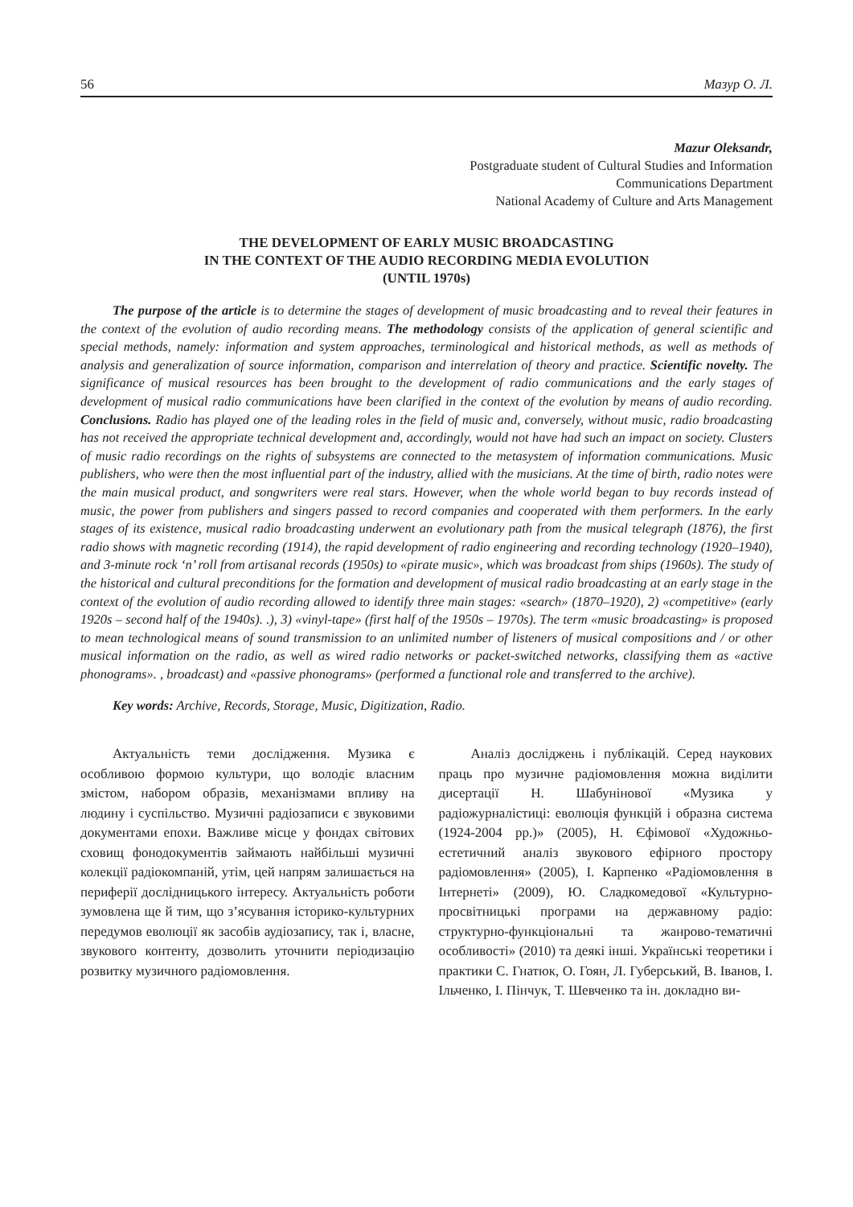56 Мазур О. Л.
Mazur Oleksandr,
Postgraduate student of Cultural Studies and Information
Communications Department
National Academy of Culture and Arts Management
THE DEVELOPMENT OF EARLY MUSIC BROADCASTING
IN THE CONTEXT OF THE AUDIO RECORDING MEDIA EVOLUTION
(UNTIL 1970s)
The purpose of the article is to determine the stages of development of music broadcasting and to reveal their features in the context of the evolution of audio recording means. The methodology consists of the application of general scientific and special methods, namely: information and system approaches, terminological and historical methods, as well as methods of analysis and generalization of source information, comparison and interrelation of theory and practice. Scientific novelty. The significance of musical resources has been brought to the development of radio communications and the early stages of development of musical radio communications have been clarified in the context of the evolution by means of audio recording. Conclusions. Radio has played one of the leading roles in the field of music and, conversely, without music, radio broadcasting has not received the appropriate technical development and, accordingly, would not have had such an impact on society. Clusters of music radio recordings on the rights of subsystems are connected to the metasystem of information communications. Music publishers, who were then the most influential part of the industry, allied with the musicians. At the time of birth, radio notes were the main musical product, and songwriters were real stars. However, when the whole world began to buy records instead of music, the power from publishers and singers passed to record companies and cooperated with them performers. In the early stages of its existence, musical radio broadcasting underwent an evolutionary path from the musical telegraph (1876), the first radio shows with magnetic recording (1914), the rapid development of radio engineering and recording technology (1920–1940), and 3-minute rock ‘n’ roll from artisanal records (1950s) to «pirate music», which was broadcast from ships (1960s). The study of the historical and cultural preconditions for the formation and development of musical radio broadcasting at an early stage in the context of the evolution of audio recording allowed to identify three main stages: «search» (1870–1920), 2) «competitive» (early 1920s – second half of the 1940s). .), 3) «vinyl-tape» (first half of the 1950s – 1970s). The term «music broadcasting» is proposed to mean technological means of sound transmission to an unlimited number of listeners of musical compositions and / or other musical information on the radio, as well as wired radio networks or packet-switched networks, classifying them as «active phonograms». , broadcast) and «passive phonograms» (performed a functional role and transferred to the archive).
Key words: Archive, Records, Storage, Music, Digitization, Radio.
Актуальність теми дослідження. Музика є особливою формою культури, що володіє власним змістом, набором образів, механізмами впливу на людину і суспільство. Музичні радіозаписи є звуковими документами епохи. Важливе місце у фондах світових сховищ фонодокументів займають найбільші музичні колекції радіокомпаній, утім, цей напрям залишається на периферії дослідницького інтересу. Актуальність роботи зумовлена ще й тим, що з’ясування історико-культурних передумов еволюції як засобів аудіозапису, так і, власне, звукового контенту, дозволить уточнити періодизацію розвитку музичного радіомовлення.
Аналіз досліджень і публікацій. Серед наукових праць про музичне радіомовлення можна виділити дисертації Н. Шабунінової «Музика у радіожурналістиці: еволюція функцій і образна система (1924-2004 рр.)» (2005), Н. Єфімової «Художньо-естетичний аналіз звукового ефірного простору радіомовлення» (2005), І. Карпенко «Радіомовлення в Інтернеті» (2009), Ю. Сладкомедової «Культурно-просвітницькі програми на державному радіо: структурно-функціональні та жанрово-тематичні особливості» (2010) та деякі інші. Українські теоретики і практики С. Гнатюк, О. Гоян, Л. Губерський, В. Іванов, І. Ільченко, І. Пінчук, Т. Шевченко та ін. докладно ви-